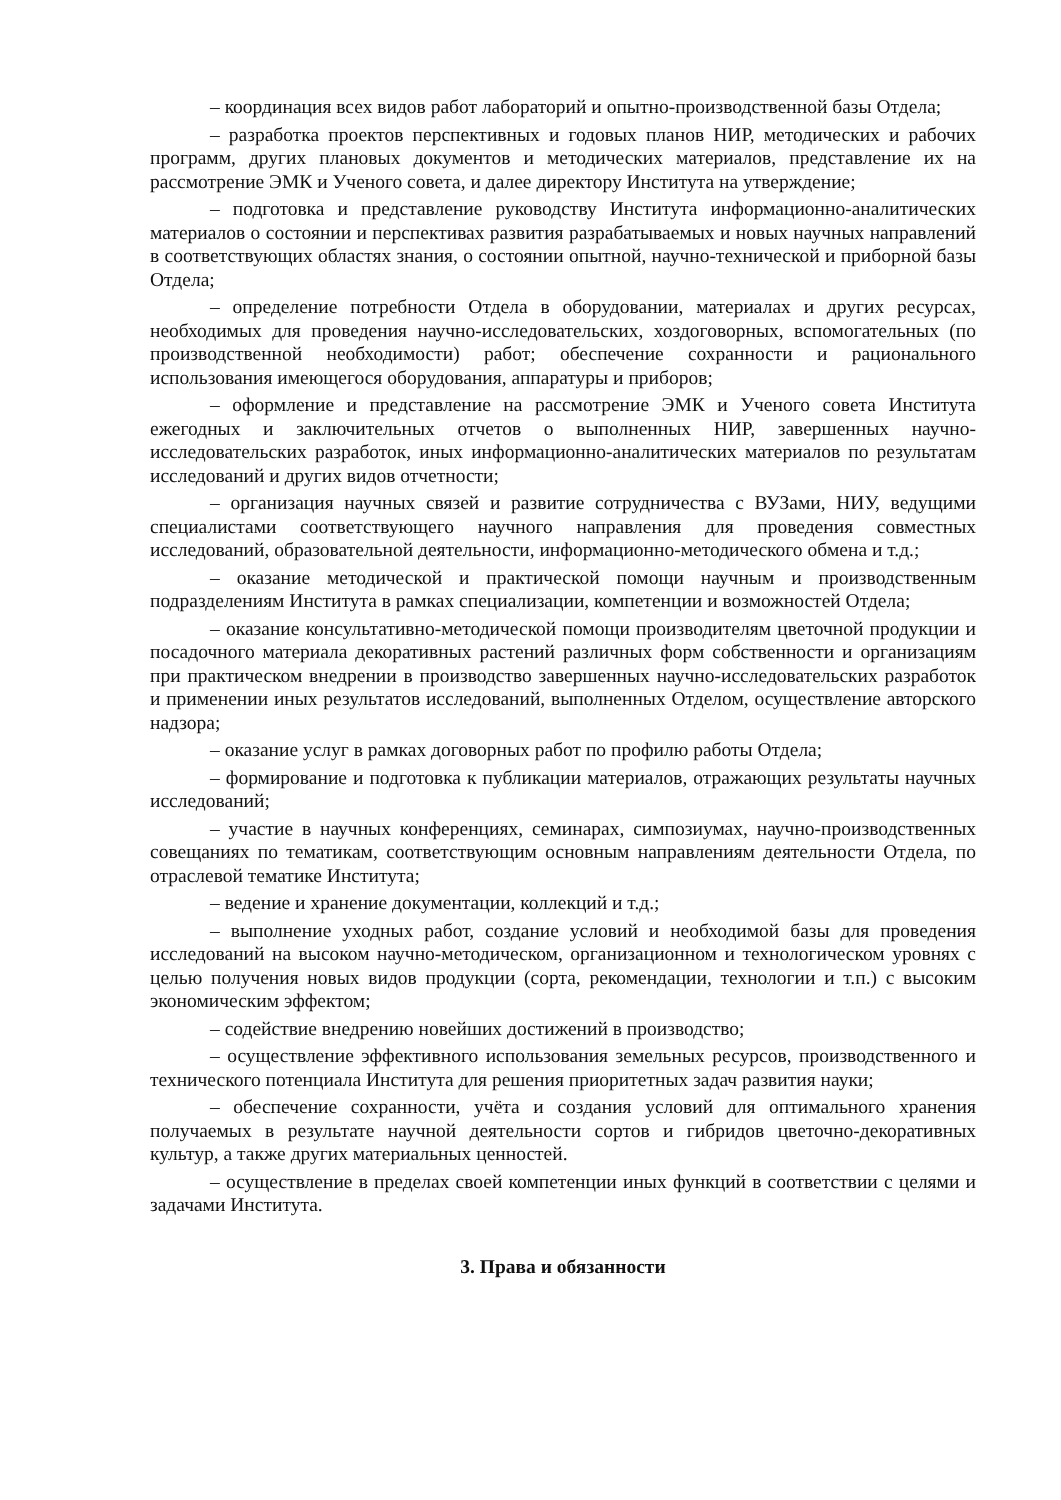– координация всех видов работ лабораторий и опытно-производственной базы Отдела;
– разработка проектов перспективных и годовых планов НИР, методических и рабочих программ, других плановых документов и методических материалов, представление их на рассмотрение ЭМК и Ученого совета, и далее директору Института на утверждение;
– подготовка и представление руководству Института информационно-аналитических материалов о состоянии и перспективах развития разрабатываемых и новых научных направлений в соответствующих областях знания, о состоянии опытной, научно-технической и приборной базы Отдела;
– определение потребности Отдела в оборудовании, материалах и других ресурсах, необходимых для проведения научно-исследовательских, хоздоговорных, вспомогательных (по производственной необходимости) работ; обеспечение сохранности и рационального использования имеющегося оборудования, аппаратуры и приборов;
– оформление и представление на рассмотрение ЭМК и Ученого совета Института ежегодных и заключительных отчетов о выполненных НИР, завершенных научно-исследовательских разработок, иных информационно-аналитических материалов по результатам исследований и других видов отчетности;
– организация научных связей и развитие сотрудничества с ВУЗами, НИУ, ведущими специалистами соответствующего научного направления для проведения совместных исследований, образовательной деятельности, информационно-методического обмена и т.д.;
– оказание методической и практической помощи научным и производственным подразделениям Института в рамках специализации, компетенции и возможностей Отдела;
– оказание консультативно-методической помощи производителям цветочной продукции и посадочного материала декоративных растений различных форм собственности и организациям при практическом внедрении в производство завершенных научно-исследовательских разработок и применении иных результатов исследований, выполненных Отделом, осуществление авторского надзора;
– оказание услуг в рамках договорных работ по профилю работы Отдела;
– формирование и подготовка к публикации материалов, отражающих результаты научных исследований;
– участие в научных конференциях, семинарах, симпозиумах, научно-производственных совещаниях по тематикам, соответствующим основным направлениям деятельности Отдела, по отраслевой тематике Института;
– ведение и хранение документации, коллекций и т.д.;
– выполнение уходных работ, создание условий и необходимой базы для проведения исследований на высоком научно-методическом, организационном и технологическом уровнях с целью получения новых видов продукции (сорта, рекомендации, технологии и т.п.) с высоким экономическим эффектом;
– содействие внедрению новейших достижений в производство;
– осуществление эффективного использования земельных ресурсов, производственного и технического потенциала Института для решения приоритетных задач развития науки;
– обеспечение сохранности, учёта и создания условий для оптимального хранения получаемых в результате научной деятельности сортов и гибридов цветочно-декоративных культур, а также других материальных ценностей.
– осуществление в пределах своей компетенции иных функций в соответствии с целями и задачами Института.
3. Права и обязанности